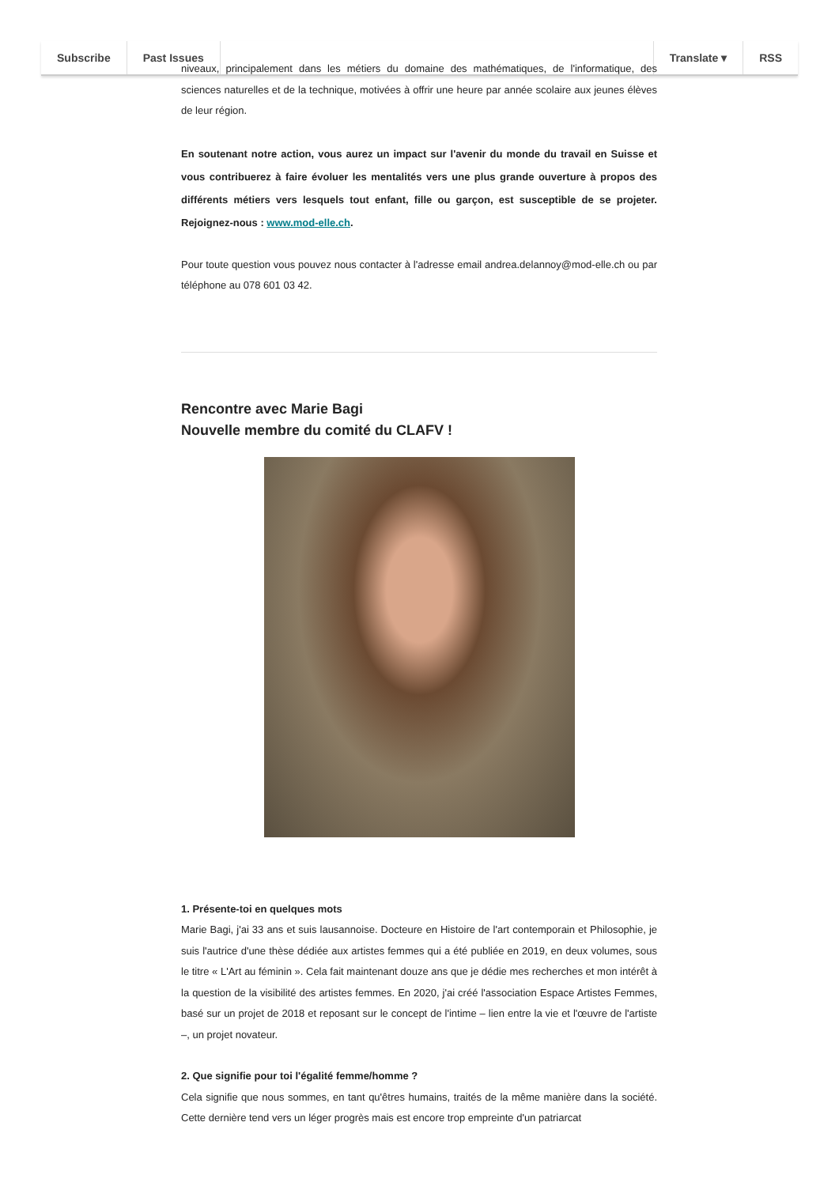Subscribe Past Issues Translate ▾ RSS
niveaux, principalement dans les métiers du domaine des mathématiques, de l'informatique, des sciences naturelles et de la technique, motivées à offrir une heure par année scolaire aux jeunes élèves de leur région.
En soutenant notre action, vous aurez un impact sur l'avenir du monde du travail en Suisse et vous contribuerez à faire évoluer les mentalités vers une plus grande ouverture à propos des différents métiers vers lesquels tout enfant, fille ou garçon, est susceptible de se projeter. Rejoignez-nous : www.mod-elle.ch.
Pour toute question vous pouvez nous contacter à l'adresse email andrea.delannoy@mod-elle.ch ou par téléphone au 078 601 03 42.
Rencontre avec Marie Bagi
Nouvelle membre du comité du CLAFV !
1. Présente-toi en quelques mots
Marie Bagi, j'ai 33 ans et suis lausannoise. Docteure en Histoire de l'art contemporain et Philosophie, je suis l'autrice d'une thèse dédiée aux artistes femmes qui a été publiée en 2019, en deux volumes, sous le titre « L'Art au féminin ». Cela fait maintenant douze ans que je dédie mes recherches et mon intérêt à la question de la visibilité des artistes femmes. En 2020, j'ai créé l'association Espace Artistes Femmes, basé sur un projet de 2018 et reposant sur le concept de l'intime – lien entre la vie et l'œuvre de l'artiste –, un projet novateur.
2. Que signifie pour toi l'égalité femme/homme ?
Cela signifie que nous sommes, en tant qu'êtres humains, traités de la même manière dans la société. Cette dernière tend vers un léger progrès mais est encore trop empreinte d'un patriarcat